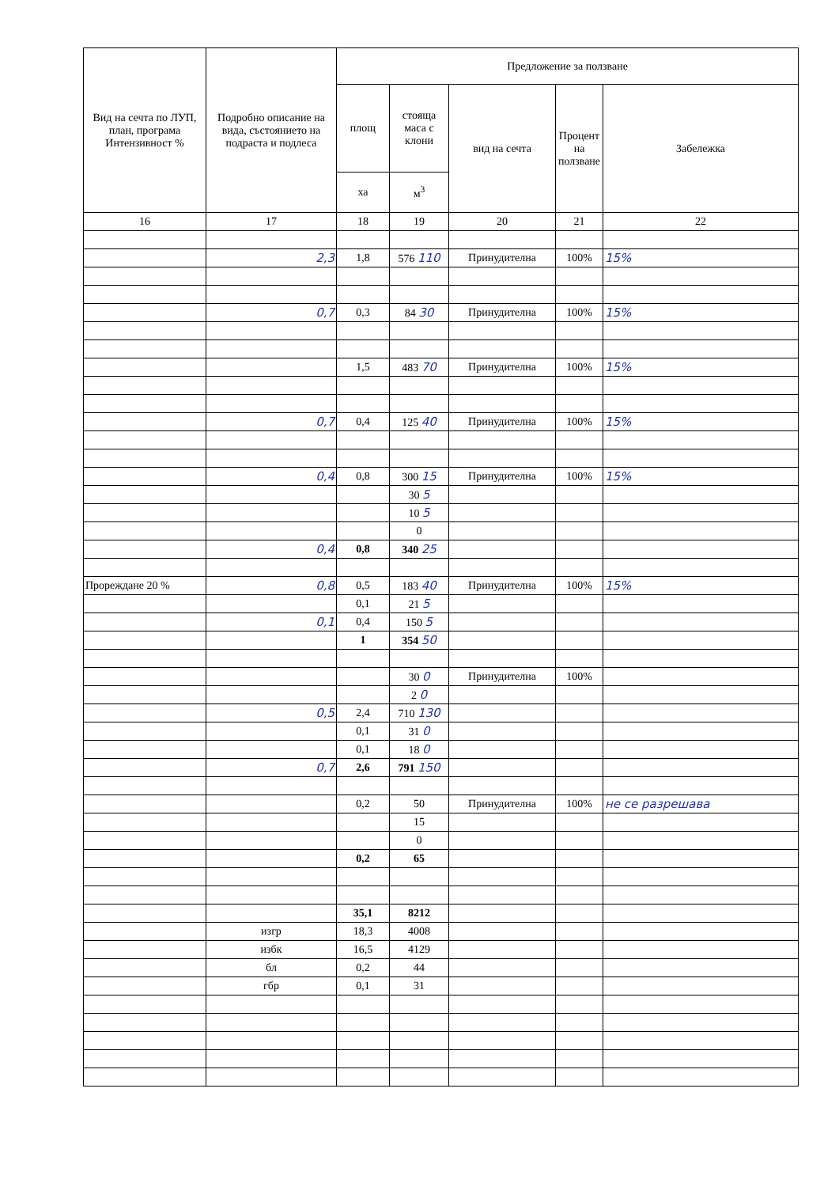| Вид на сечта по ЛУП, план, програма Интензивност % | Подробно описание на вида, състоянието на подраста и подлеса | Предложение за ползване | | | | |
| --- | --- | --- | --- | --- | --- | --- |
| | | площ | стояща маса с клони | вид на сечта | Процент на ползване | Забележка |
| | | ха | м<sup>3</sup> | | | |
| 16 | 17 | 18 | 19 | 20 | 21 | 22 |
| | 2,3 | 1,8 | 576 110 | Принудителна | 100% | 15% |
| | 0,7 | 0,3 | 84 30 | Принудителна | 100% | 15% |
| | | 1,5 | 483 70 | Принудителна | 100% | 15% |
| | 0,7 | 0,4 | 125 40 | Принудителна | 100% | 15% |
| | 0,4 | 0,8 | 300 15 | Принудителна | 100% | 15% |
| | | | 30 5 | | | |
| | | | 10 5 | | | |
| | | | 0 | | | |
| | 0,4 | 0,8 | 340 25 | | | |
| Прореждане 20 % | 0,8 | 0,5 | 183 40 | Принудителна | 100% | 15% |
| | | 0,1 | 21 5 | | | |
| | 0,1 | 0,4 | 150 5 | | | |
| | | 1 | 354 50 | | | |
| | | | 30 0 | Принудителна | 100% | |
| | | | 2 0 | | | |
| | 0,5 | 2,4 | 710 130 | | | |
| | | 0,1 | 31 0 | | | |
| | | 0,1 | 18 0 | | | |
| | 0,7 | 2,6 | 791 150 | | | |
| | | 0,2 | 50 | Принудителна | 100% | не се разрешава |
| | | | 15 | | | |
| | | | 0 | | | |
| | | 0,2 | 65 | | | |
| | | 35,1 | 8212 | | | |
| | изгр | 18,3 | 4008 | | | |
| | избк | 16,5 | 4129 | | | |
| | бл | 0,2 | 44 | | | |
| | гбр | 0,1 | 31 | | | |